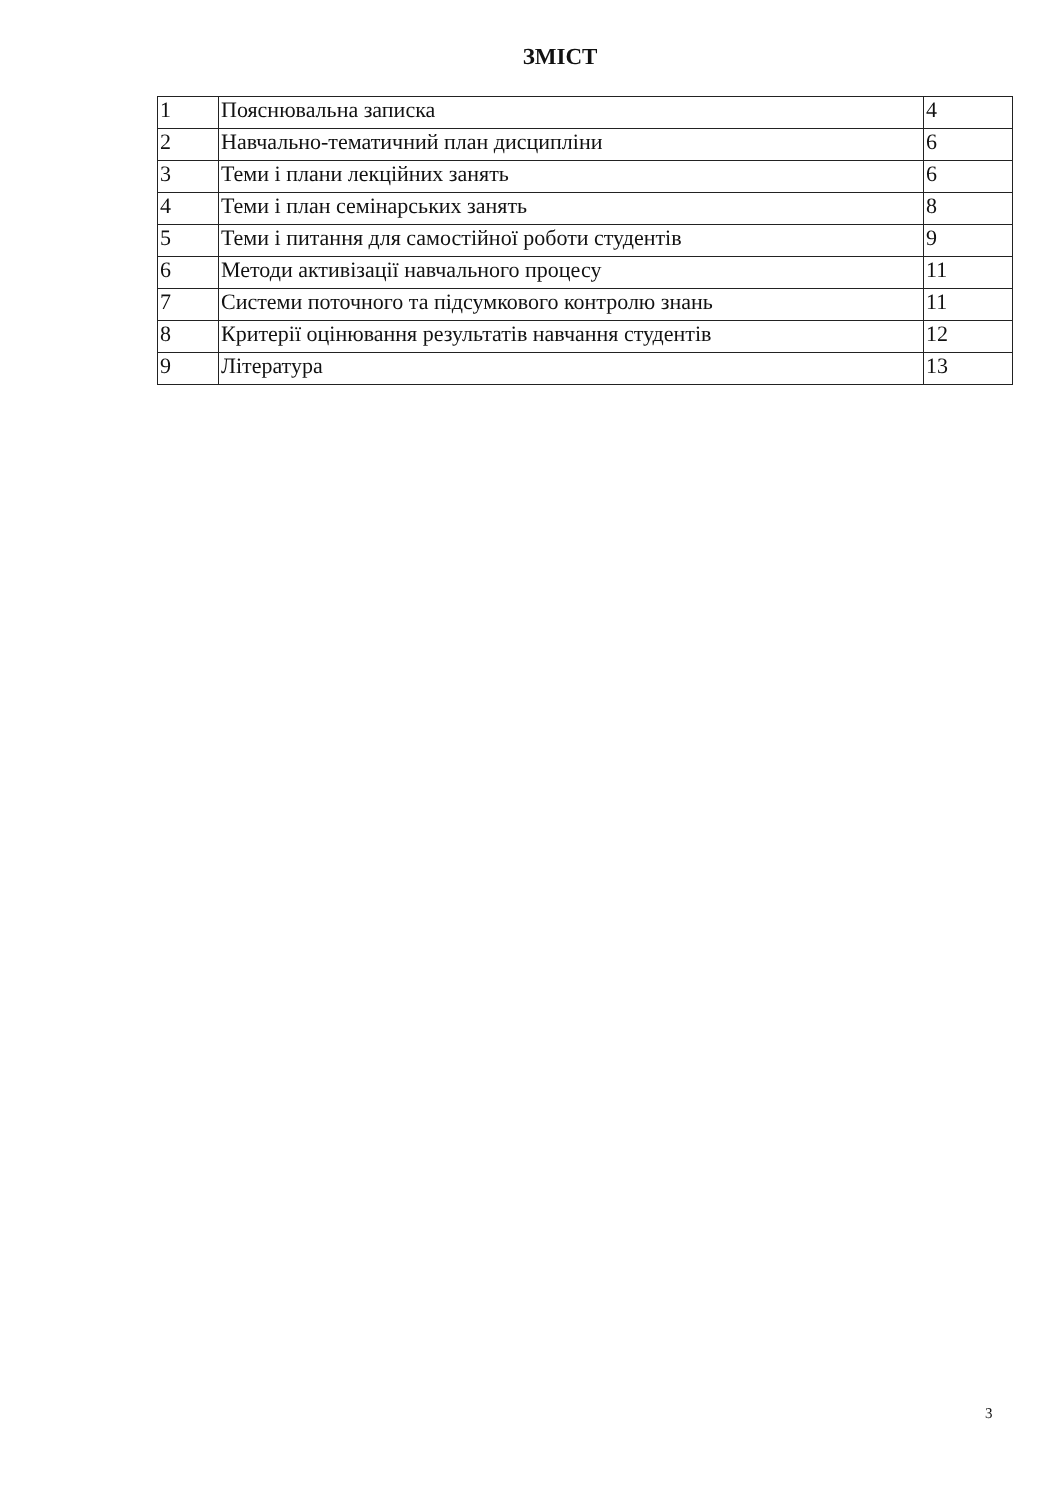ЗМІСТ
| 1 | Пояснювальна записка | 4 |
| 2 | Навчально-тематичний план дисципліни | 6 |
| 3 | Теми і плани лекційних занять | 6 |
| 4 | Теми і план семінарських занять | 8 |
| 5 | Теми і питання для самостійної роботи студентів | 9 |
| 6 | Методи активізації навчального процесу | 11 |
| 7 | Системи поточного та підсумкового контролю знань | 11 |
| 8 | Критерії оцінювання результатів навчання студентів | 12 |
| 9 | Література | 13 |
3